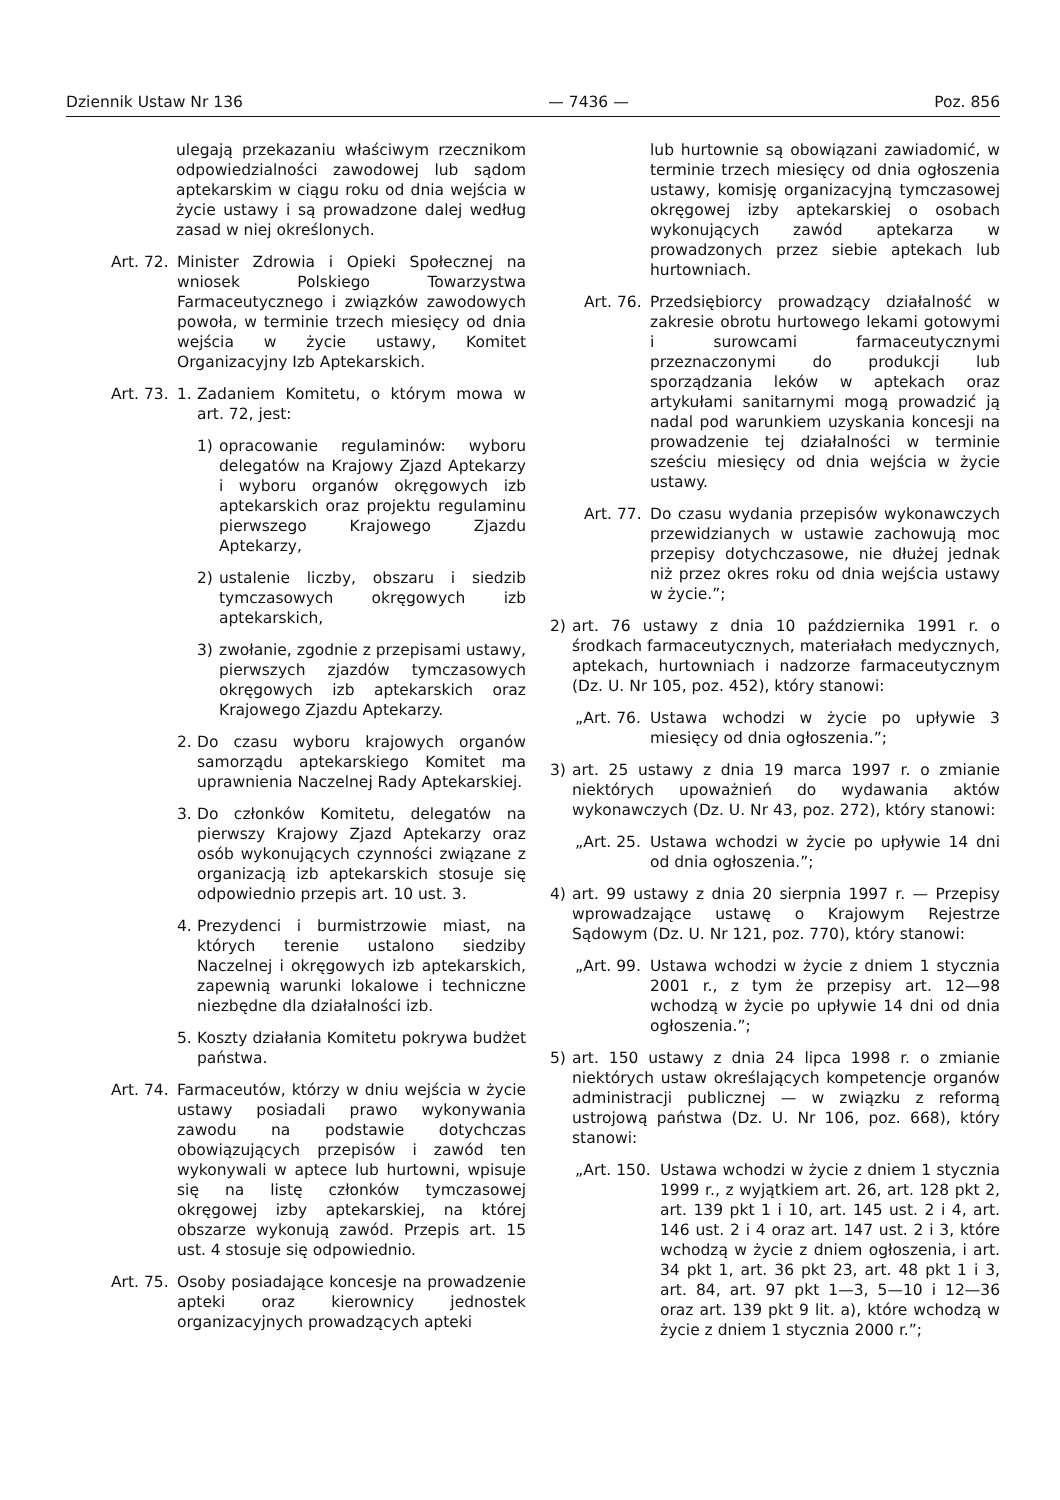Dziennik Ustaw Nr 136 — 7436 — Poz. 856
ulegają przekazaniu właściwym rzecznikom odpowiedzialności zawodowej lub sądom aptekarskim w ciągu roku od dnia wejścia w życie ustawy i są prowadzone dalej według zasad w niej określonych.
Art. 72. Minister Zdrowia i Opieki Społecznej na wniosek Polskiego Towarzystwa Farmaceutycznego i związków zawodowych powoła, w terminie trzech miesięcy od dnia wejścia w życie ustawy, Komitet Organizacyjny Izb Aptekarskich.
Art. 73. 1. Zadaniem Komitetu, o którym mowa w art. 72, jest:
1) opracowanie regulaminów: wyboru delegatów na Krajowy Zjazd Aptekarzy i wyboru organów okręgowych izb aptekarskich oraz projektu regulaminu pierwszego Krajowego Zjazdu Aptekarzy,
2) ustalenie liczby, obszaru i siedzib tymczasowych okręgowych izb aptekarskich,
3) zwołanie, zgodnie z przepisami ustawy, pierwszych zjazdów tymczasowych okręgowych izb aptekarskich oraz Krajowego Zjazdu Aptekarzy.
2. Do czasu wyboru krajowych organów samorządu aptekarskiego Komitet ma uprawnienia Naczelnej Rady Aptekarskiej.
3. Do członków Komitetu, delegatów na pierwszy Krajowy Zjazd Aptekarzy oraz osób wykonujących czynności związane z organizacją izb aptekarskich stosuje się odpowiednio przepis art. 10 ust. 3.
4. Prezydenci i burmistrzowie miast, na których terenie ustalono siedziby Naczelnej i okręgowych izb aptekarskich, zapewnią warunki lokalowe i techniczne niezbędne dla działalności izb.
5. Koszty działania Komitetu pokrywa budżet państwa.
Art. 74. Farmaceutów, którzy w dniu wejścia w życie ustawy posiadali prawo wykonywania zawodu na podstawie dotychczas obowiązujących przepisów i zawód ten wykonywali w aptece lub hurtowni, wpisuje się na listę członków tymczasowej okręgowej izby aptekarskiej, na której obszarze wykonują zawód. Przepis art. 15 ust. 4 stosuje się odpowiednio.
Art. 75. Osoby posiadające koncesje na prowadzenie apteki oraz kierownicy jednostek organizacyjnych prowadzących apteki
lub hurtownie są obowiązani zawiadomić, w terminie trzech miesięcy od dnia ogłoszenia ustawy, komisję organizacyjną tymczasowej okręgowej izby aptekarskiej o osobach wykonujących zawód aptekarza w prowadzonych przez siebie aptekach lub hurtowniach.
Art. 76. Przedsiębiorcy prowadzący działalność w zakresie obrotu hurtowego lekami gotowymi i surowcami farmaceutycznymi przeznaczonymi do produkcji lub sporządzania leków w aptekach oraz artykułami sanitarnymi mogą prowadzić ją nadal pod warunkiem uzyskania koncesji na prowadzenie tej działalności w terminie sześciu miesięcy od dnia wejścia w życie ustawy.
Art. 77. Do czasu wydania przepisów wykonawczych przewidzianych w ustawie zachowują moc przepisy dotychczasowe, nie dłużej jednak niż przez okres roku od dnia wejścia ustawy w życie.”;
2) art. 76 ustawy z dnia 10 października 1991 r. o środkach farmaceutycznych, materiałach medycznych, aptekach, hurtowniach i nadzorze farmaceutycznym (Dz. U. Nr 105, poz. 452), który stanowi:
„Art. 76. Ustawa wchodzi w życie po upływie 3 miesięcy od dnia ogłoszenia.”;
3) art. 25 ustawy z dnia 19 marca 1997 r. o zmianie niektórych upoważnień do wydawania aktów wykonawczych (Dz. U. Nr 43, poz. 272), który stanowi:
„Art. 25. Ustawa wchodzi w życie po upływie 14 dni od dnia ogłoszenia.”;
4) art. 99 ustawy z dnia 20 sierpnia 1997 r. — Przepisy wprowadzające ustawę o Krajowym Rejestrze Sądowym (Dz. U. Nr 121, poz. 770), który stanowi:
„Art. 99. Ustawa wchodzi w życie z dniem 1 stycznia 2001 r., z tym że przepisy art. 12—98 wchodzą w życie po upływie 14 dni od dnia ogłoszenia.”;
5) art. 150 ustawy z dnia 24 lipca 1998 r. o zmianie niektórych ustaw określających kompetencje organów administracji publicznej — w związku z reformą ustrojową państwa (Dz. U. Nr 106, poz. 668), który stanowi:
„Art. 150. Ustawa wchodzi w życie z dniem 1 stycznia 1999 r., z wyjątkiem art. 26, art. 128 pkt 2, art. 139 pkt 1 i 10, art. 145 ust. 2 i 4, art. 146 ust. 2 i 4 oraz art. 147 ust. 2 i 3, które wchodzą w życie z dniem ogłoszenia, i art. 34 pkt 1, art. 36 pkt 23, art. 48 pkt 1 i 3, art. 84, art. 97 pkt 1—3, 5—10 i 12—36 oraz art. 139 pkt 9 lit. a), które wchodzą w życie z dniem 1 stycznia 2000 r.”;